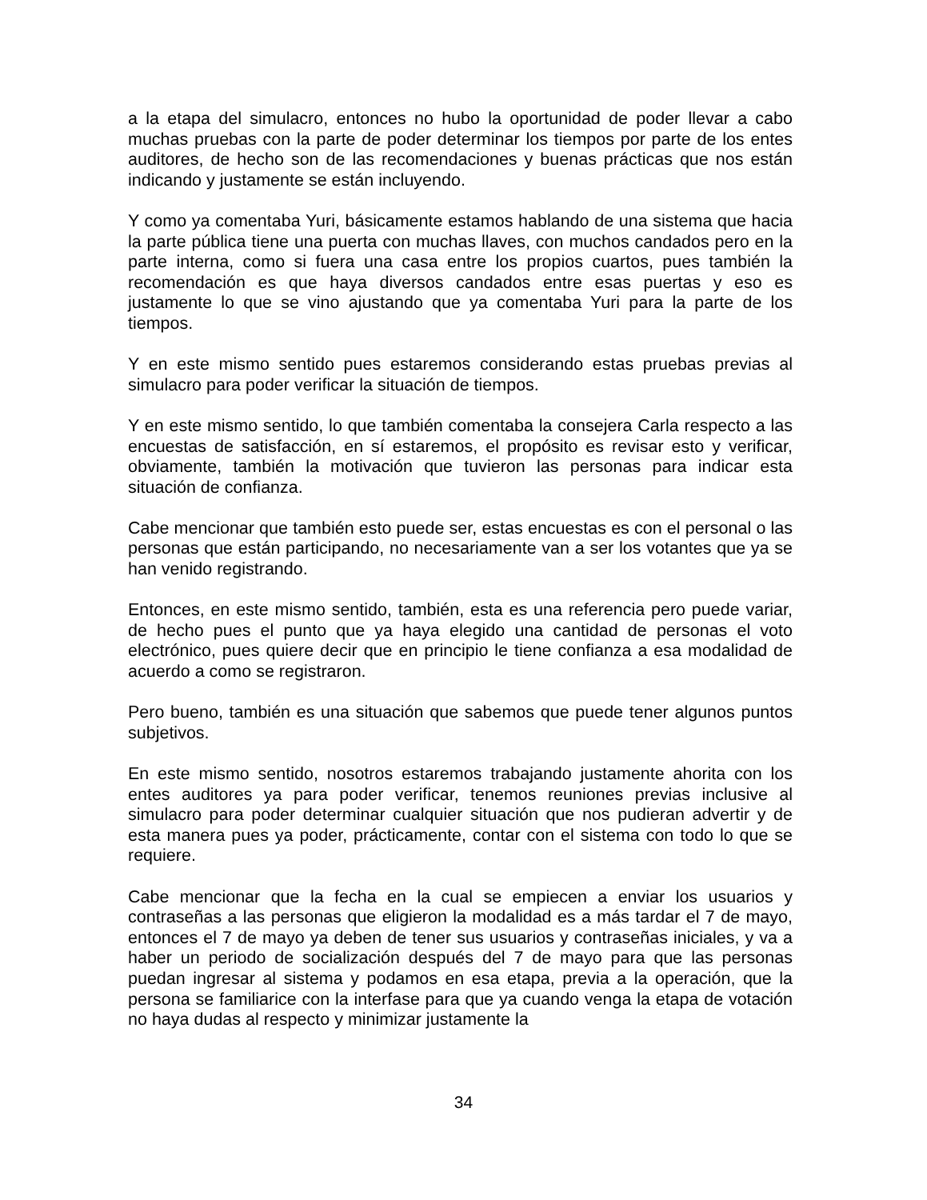a la etapa del simulacro, entonces no hubo la oportunidad de poder llevar a cabo muchas pruebas con la parte de poder determinar los tiempos por parte de los entes auditores, de hecho son de las recomendaciones y buenas prácticas que nos están indicando y justamente se están incluyendo.
Y como ya comentaba Yuri, básicamente estamos hablando de una sistema que hacia la parte pública tiene una puerta con muchas llaves, con muchos candados pero en la parte interna, como si fuera una casa entre los propios cuartos, pues también la recomendación es que haya diversos candados entre esas puertas y eso es justamente lo que se vino ajustando que ya comentaba Yuri para la parte de los tiempos.
Y en este mismo sentido pues estaremos considerando estas pruebas previas al simulacro para poder verificar la situación de tiempos.
Y en este mismo sentido, lo que también comentaba la consejera Carla respecto a las encuestas de satisfacción, en sí estaremos, el propósito es revisar esto y verificar, obviamente, también la motivación que tuvieron las personas para indicar esta situación de confianza.
Cabe mencionar que también esto puede ser, estas encuestas es con el personal o las personas que están participando, no necesariamente van a ser los votantes que ya se han venido registrando.
Entonces, en este mismo sentido, también, esta es una referencia pero puede variar, de hecho pues el punto que ya haya elegido una cantidad de personas el voto electrónico, pues quiere decir que en principio le tiene confianza a esa modalidad de acuerdo a como se registraron.
Pero bueno, también es una situación que sabemos que puede tener algunos puntos subjetivos.
En este mismo sentido, nosotros estaremos trabajando justamente ahorita con los entes auditores ya para poder verificar, tenemos reuniones previas inclusive al simulacro para poder determinar cualquier situación que nos pudieran advertir y de esta manera pues ya poder, prácticamente, contar con el sistema con todo lo que se requiere.
Cabe mencionar que la fecha en la cual se empiecen a enviar los usuarios y contraseñas a las personas que eligieron la modalidad es a más tardar el 7 de mayo, entonces el 7 de mayo ya deben de tener sus usuarios y contraseñas iniciales, y va a haber un periodo de socialización después del 7 de mayo para que las personas puedan ingresar al sistema y podamos en esa etapa, previa a la operación, que la persona se familiarice con la interfase para que ya cuando venga la etapa de votación no haya dudas al respecto y minimizar justamente la
34